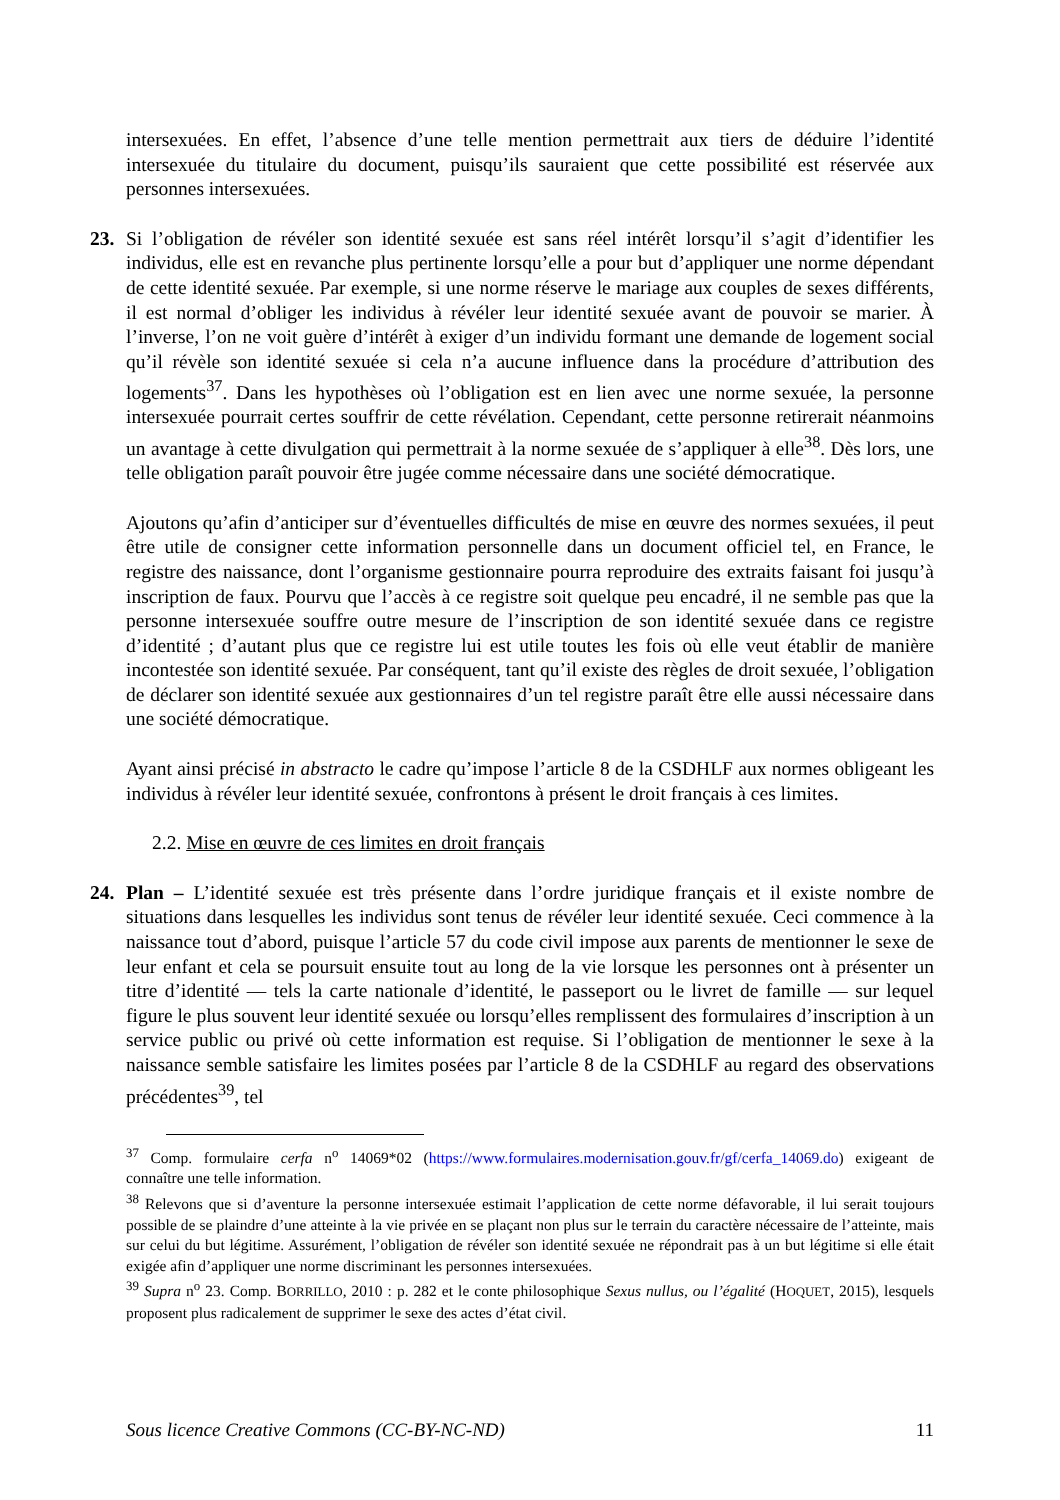intersexuées. En effet, l’absence d’une telle mention permettrait aux tiers de déduire l’identité intersexuée du titulaire du document, puisqu’ils sauraient que cette possibilité est réservée aux personnes intersexuées.
23. Si l’obligation de révéler son identité sexuée est sans réel intérêt lorsqu’il s’agit d’identifier les individus, elle est en revanche plus pertinente lorsqu’elle a pour but d’appliquer une norme dépendant de cette identité sexuée. Par exemple, si une norme réserve le mariage aux couples de sexes différents, il est normal d’obliger les individus à révéler leur identité sexuée avant de pouvoir se marier. À l’inverse, l’on ne voit guère d’intérêt à exiger d’un individu formant une demande de logement social qu’il révèle son identité sexuée si cela n’a aucune influence dans la procédure d’attribution des logements<sup>37</sup>. Dans les hypothèses où l’obligation est en lien avec une norme sexuée, la personne intersexuée pourrait certes souffrir de cette révélation. Cependant, cette personne retirerait néanmoins un avantage à cette divulgation qui permettrait à la norme sexuée de s’appliquer à elle<sup>38</sup>. Dès lors, une telle obligation paraît pouvoir être jugée comme nécessaire dans une société démocratique.
Ajoutons qu’afin d’anticiper sur d’éventuelles difficultés de mise en œuvre des normes sexuées, il peut être utile de consigner cette information personnelle dans un document officiel tel, en France, le registre des naissance, dont l’organisme gestionnaire pourra reproduire des extraits faisant foi jusqu’à inscription de faux. Pourvu que l’accès à ce registre soit quelque peu encadré, il ne semble pas que la personne intersexuée souffre outre mesure de l’inscription de son identité sexuée dans ce registre d’identité ; d’autant plus que ce registre lui est utile toutes les fois où elle veut établir de manière incontestée son identité sexuée. Par conséquent, tant qu’il existe des règles de droit sexuée, l’obligation de déclarer son identité sexuée aux gestionnaires d’un tel registre paraît être elle aussi nécessaire dans une société démocratique.
Ayant ainsi précisé in abstracto le cadre qu’impose l’article 8 de la CSDHLF aux normes obligeant les individus à révéler leur identité sexuée, confrontons à présent le droit français à ces limites.
2.2. Mise en œuvre de ces limites en droit français
24. Plan – L’identité sexuée est très présente dans l’ordre juridique français et il existe nombre de situations dans lesquelles les individus sont tenus de révéler leur identité sexuée. Ceci commence à la naissance tout d’abord, puisque l’article 57 du code civil impose aux parents de mentionner le sexe de leur enfant et cela se poursuit ensuite tout au long de la vie lorsque les personnes ont à présenter un titre d’identité — tels la carte nationale d’identité, le passeport ou le livret de famille — sur lequel figure le plus souvent leur identité sexuée ou lorsqu’elles remplissent des formulaires d’inscription à un service public ou privé où cette information est requise. Si l’obligation de mentionner le sexe à la naissance semble satisfaire les limites posées par l’article 8 de la CSDHLF au regard des observations précédentes<sup>39</sup>, tel
<sup>37</sup> Comp. formulaire cerfa n<sup>o</sup> 14069*02 (https://www.formulaires.modernisation.gouv.fr/gf/cerfa_14069.do) exigeant de connaître une telle information.
<sup>38</sup> Relevons que si d’aventure la personne intersexuée estimait l’application de cette norme défavorable, il lui serait toujours possible de se plaindre d’une atteinte à la vie privée en se plaçant non plus sur le terrain du caractère nécessaire de l’atteinte, mais sur celui du but légitime. Assurément, l’obligation de révéler son identité sexuée ne répondrait pas à un but légitime si elle était exigée afin d’appliquer une norme discriminant les personnes intersexuées.
<sup>39</sup> Supra n<sup>o</sup> 23. Comp. BORRILLO, 2010 : p. 282 et le conte philosophique Sexus nullus, ou l’égalité (HOQUET, 2015), lesquels proposent plus radicalement de supprimer le sexe des actes d’état civil.
Sous licence Creative Commons (CC-BY-NC-ND) 11